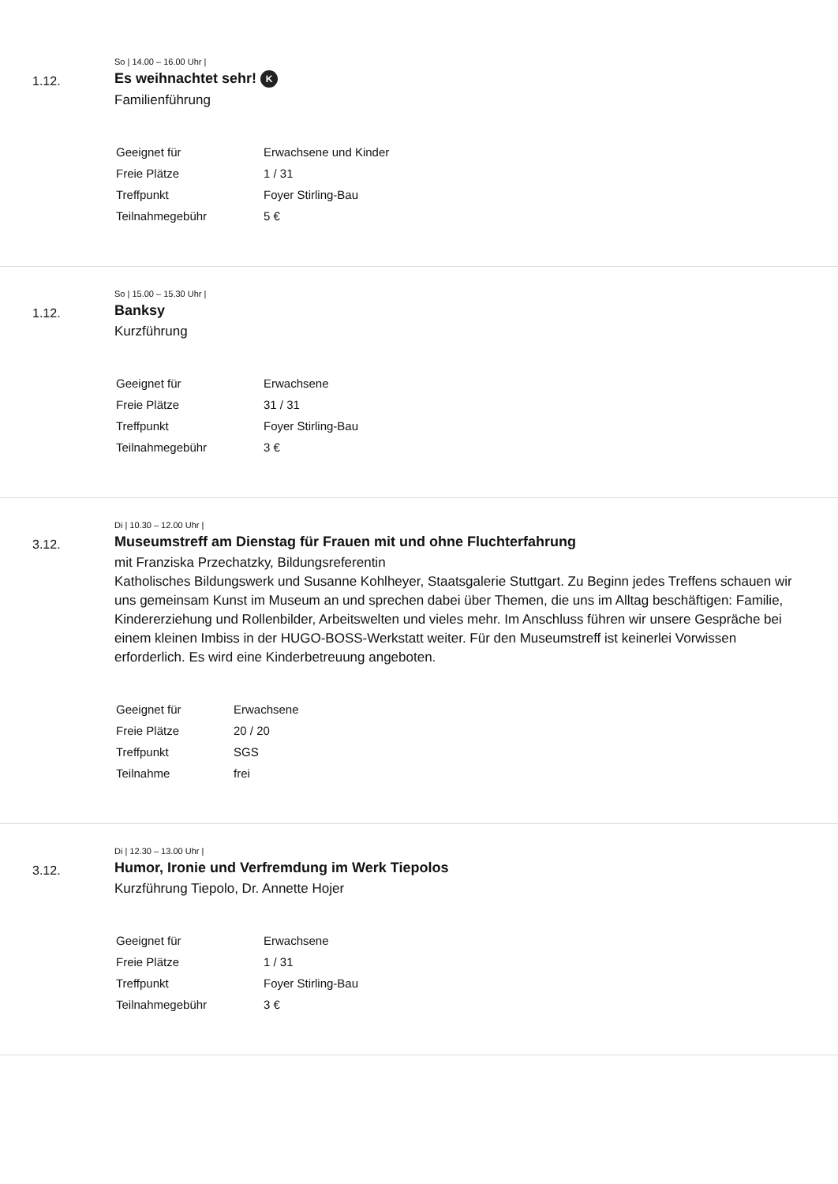1.12.
So | 14.00 – 16.00 Uhr |
Es weihnachtet sehr! K
Familienführung
| Geeignet für | Erwachsene und Kinder |
| Freie Plätze | 1 / 31 |
| Treffpunkt | Foyer Stirling-Bau |
| Teilnahmegebühr | 5 € |
1.12.
So | 15.00 – 15.30 Uhr |
Banksy
Kurzführung
| Geeignet für | Erwachsene |
| Freie Plätze | 31 / 31 |
| Treffpunkt | Foyer Stirling-Bau |
| Teilnahmegebühr | 3 € |
3.12.
Di | 10.30 – 12.00 Uhr |
Museumstreff am Dienstag für Frauen mit und ohne Fluchterfahrung
mit Franziska Przechatzky, Bildungsreferentin
Katholisches Bildungswerk und Susanne Kohlheyer, Staatsgalerie Stuttgart. Zu Beginn jedes Treffens schauen wir uns gemeinsam Kunst im Museum an und sprechen dabei über Themen, die uns im Alltag beschäftigen: Familie, Kindererziehung und Rollenbilder, Arbeitswelten und vieles mehr. Im Anschluss führen wir unsere Gespräche bei einem kleinen Imbiss in der HUGO-BOSS-Werkstatt weiter. Für den Museumstreff ist keinerlei Vorwissen erforderlich. Es wird eine Kinderbetreuung angeboten.
| Geeignet für | Erwachsene |
| Freie Plätze | 20 / 20 |
| Treffpunkt | SGS |
| Teilnahme | frei |
3.12.
Di | 12.30 – 13.00 Uhr |
Humor, Ironie und Verfremdung im Werk Tiepolos
Kurzführung Tiepolo, Dr. Annette Hojer
| Geeignet für | Erwachsene |
| Freie Plätze | 1 / 31 |
| Treffpunkt | Foyer Stirling-Bau |
| Teilnahmegebühr | 3 € |